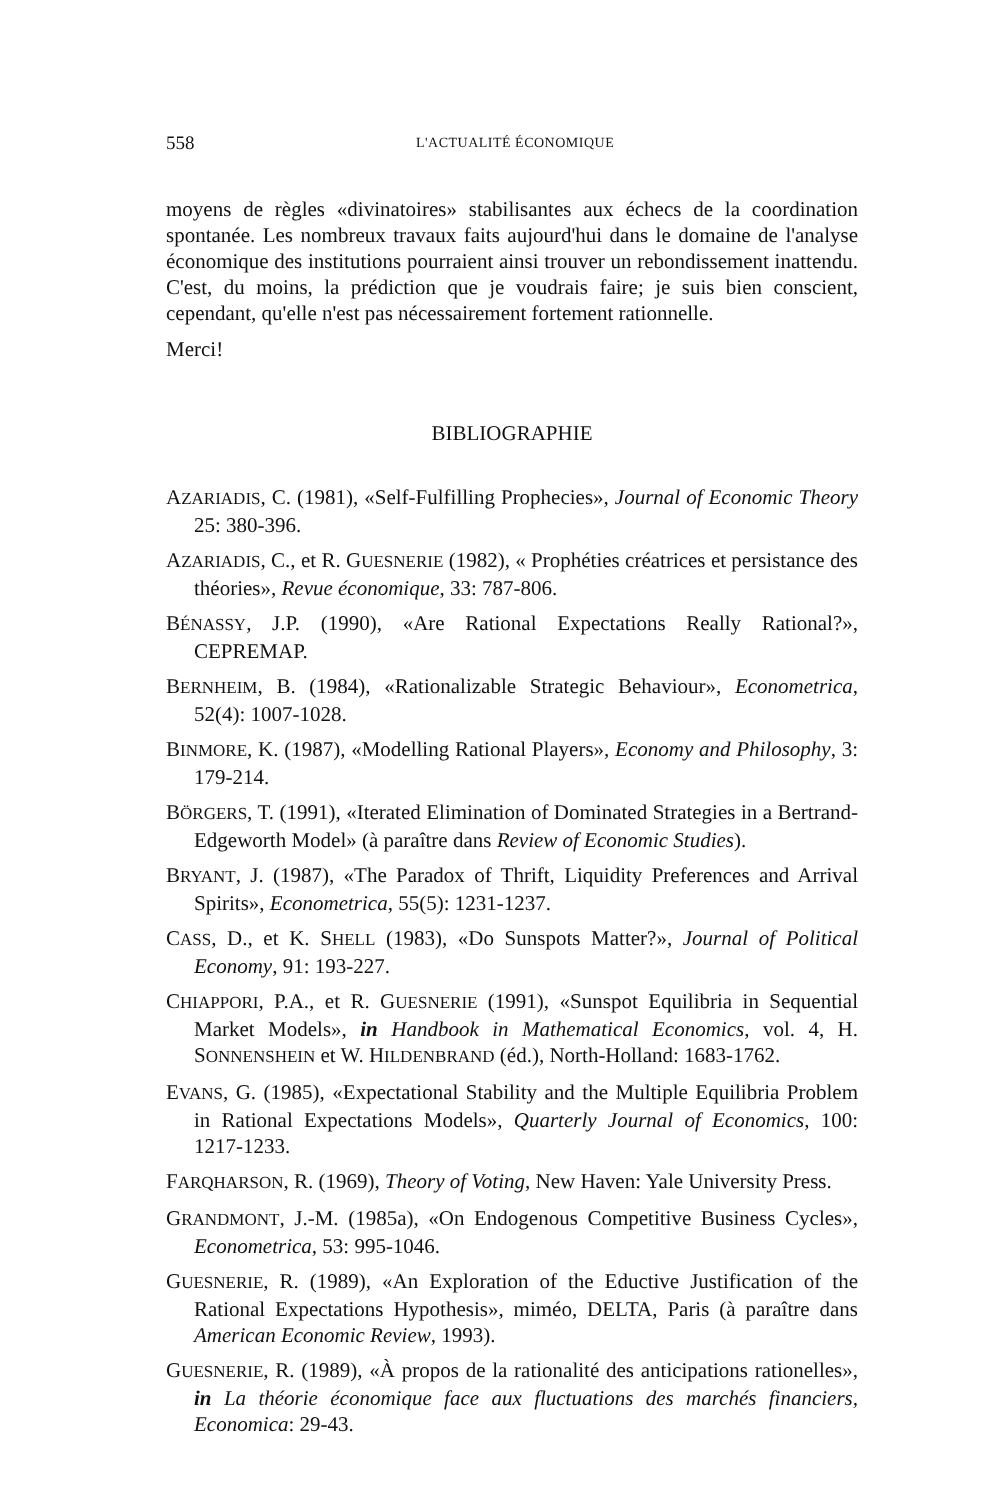558 L'ACTUALITÉ ÉCONOMIQUE
moyens de règles «divinatoires» stabilisantes aux échecs de la coordination spontanée. Les nombreux travaux faits aujourd'hui dans le domaine de l'analyse économique des institutions pourraient ainsi trouver un rebondissement inattendu. C'est, du moins, la prédiction que je voudrais faire; je suis bien conscient, cependant, qu'elle n'est pas nécessairement fortement rationnelle.
Merci!
BIBLIOGRAPHIE
AZARIADIS, C. (1981), «Self-Fulfilling Prophecies», Journal of Economic Theory 25: 380-396.
AZARIADIS, C., et R. GUESNERIE (1982), « Prophéties créatrices et persistance des théories», Revue économique, 33: 787-806.
BÉNASSY, J.P. (1990), «Are Rational Expectations Really Rational?», CEPREMAP.
BERNHEIM, B. (1984), «Rationalizable Strategic Behaviour», Econometrica, 52(4): 1007-1028.
BINMORE, K. (1987), «Modelling Rational Players», Economy and Philosophy, 3: 179-214.
BÖRGERS, T. (1991), «Iterated Elimination of Dominated Strategies in a Bertrand-Edgeworth Model» (à paraître dans Review of Economic Studies).
BRYANT, J. (1987), «The Paradox of Thrift, Liquidity Preferences and Arrival Spirits», Econometrica, 55(5): 1231-1237.
CASS, D., et K. SHELL (1983), «Do Sunspots Matter?», Journal of Political Economy, 91: 193-227.
CHIAPPORI, P.A., et R. GUESNERIE (1991), «Sunspot Equilibria in Sequential Market Models», in Handbook in Mathematical Economics, vol. 4, H. SONNENSHEIN et W. HILDENBRAND (éd.), North-Holland: 1683-1762.
EVANS, G. (1985), «Expectational Stability and the Multiple Equilibria Problem in Rational Expectations Models», Quarterly Journal of Economics, 100: 1217-1233.
FARQHARSON, R. (1969), Theory of Voting, New Haven: Yale University Press.
GRANDMONT, J.-M. (1985a), «On Endogenous Competitive Business Cycles», Econometrica, 53: 995-1046.
GUESNERIE, R. (1989), «An Exploration of the Eductive Justification of the Rational Expectations Hypothesis», miméo, DELTA, Paris (à paraître dans American Economic Review, 1993).
GUESNERIE, R. (1989), «À propos de la rationalité des anticipations rationelles», in La théorie économique face aux fluctuations des marchés financiers, Economica: 29-43.